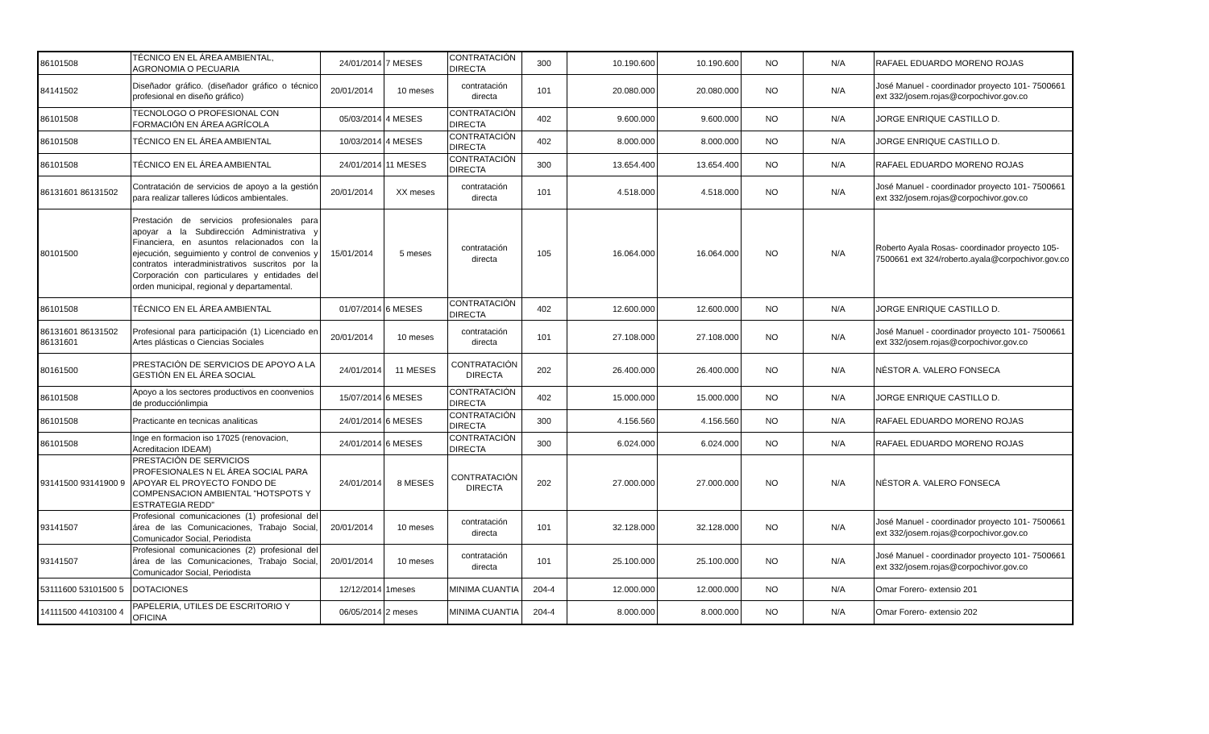| 86101508 | TÉCNICO EN EL ÁREA AMBIENTAL, AGRONOMIA O PECUARIA | 24/01/2014 | 7 MESES | CONTRATACIÓN DIRECTA | 300 | 10.190.600 | 10.190.600 | NO | N/A | RAFAEL EDUARDO MORENO ROJAS |
| 84141502 | Diseñador gráfico. (diseñador gráfico o técnico profesional en diseño gráfico) | 20/01/2014 | 10 meses | contratación directa | 101 | 20.080.000 | 20.080.000 | NO | N/A | José Manuel - coordinador proyecto 101- 7500661 ext 332/josem.rojas@corpochivor.gov.co |
| 86101508 | TECNOLOGO O PROFESIONAL CON FORMACIÓN EN ÁREA AGRÍCOLA | 05/03/2014 | 4 MESES | CONTRATACIÓN DIRECTA | 402 | 9.600.000 | 9.600.000 | NO | N/A | JORGE ENRIQUE CASTILLO D. |
| 86101508 | TÉCNICO EN EL ÁREA AMBIENTAL | 10/03/2014 | 4 MESES | CONTRATACIÓN DIRECTA | 402 | 8.000.000 | 8.000.000 | NO | N/A | JORGE ENRIQUE CASTILLO D. |
| 86101508 | TÉCNICO EN EL ÁREA AMBIENTAL | 24/01/2014 | 11 MESES | CONTRATACIÓN DIRECTA | 300 | 13.654.400 | 13.654.400 | NO | N/A | RAFAEL EDUARDO MORENO ROJAS |
| 86131601 86131502 | Contratación de servicios de apoyo a la gestión para realizar talleres lúdicos ambientales. | 20/01/2014 | XX meses | contratación directa | 101 | 4.518.000 | 4.518.000 | NO | N/A | José Manuel - coordinador proyecto 101- 7500661 ext 332/josem.rojas@corpochivor.gov.co |
| 80101500 | Prestación de servicios profesionales para apoyar a la Subdirección Administrativa y Financiera, en asuntos relacionados con la ejecución, seguimiento y control de convenios y contratos interadministrativos suscritos por la Corporación con particulares y entidades del orden municipal, regional y departamental. | 15/01/2014 | 5 meses | contratación directa | 105 | 16.064.000 | 16.064.000 | NO | N/A | Roberto Ayala Rosas- coordinador proyecto 105- 7500661 ext 324/roberto.ayala@corpochivor.gov.co |
| 86101508 | TÉCNICO EN EL ÁREA AMBIENTAL | 01/07/2014 | 6 MESES | CONTRATACIÓN DIRECTA | 402 | 12.600.000 | 12.600.000 | NO | N/A | JORGE ENRIQUE CASTILLO D. |
| 86131601 86131502 86131601 | Profesional para participación (1) Licenciado en Artes plásticas o Ciencias Sociales | 20/01/2014 | 10 meses | contratación directa | 101 | 27.108.000 | 27.108.000 | NO | N/A | José Manuel - coordinador proyecto 101- 7500661 ext 332/josem.rojas@corpochivor.gov.co |
| 80161500 | PRESTACIÓN DE SERVICIOS DE APOYO A LA GESTIÓN EN EL ÁREA SOCIAL | 24/01/2014 | 11 MESES | CONTRATACIÓN DIRECTA | 202 | 26.400.000 | 26.400.000 | NO | N/A | NÉSTOR A. VALERO FONSECA |
| 86101508 | Apoyo a los sectores productivos en coonvenios de producciónlimpia | 15/07/2014 | 6 MESES | CONTRATACIÓN DIRECTA | 402 | 15.000.000 | 15.000.000 | NO | N/A | JORGE ENRIQUE CASTILLO D. |
| 86101508 | Practicante en tecnicas analiticas | 24/01/2014 | 6 MESES | CONTRATACIÓN DIRECTA | 300 | 4.156.560 | 4.156.560 | NO | N/A | RAFAEL EDUARDO MORENO ROJAS |
| 86101508 | Inge en formacion iso 17025 (renovacion, Acreditacion IDEAM) | 24/01/2014 | 6 MESES | CONTRATACIÓN DIRECTA | 300 | 6.024.000 | 6.024.000 | NO | N/A | RAFAEL EDUARDO MORENO ROJAS |
| 93141500 93141900 9 | PRESTACIÓN DE SERVICIOS PROFESIONALES N EL ÁREA SOCIAL PARA APOYAR EL PROYECTO FONDO DE COMPENSACION AMBIENTAL "HOTSPOTS Y ESTRATEGIA REDD" | 24/01/2014 | 8 MESES | CONTRATACIÓN DIRECTA | 202 | 27.000.000 | 27.000.000 | NO | N/A | NÉSTOR A. VALERO FONSECA |
| 93141507 | Profesional comunicaciones (1) profesional del área de las Comunicaciones, Trabajo Social, Comunicador Social, Periodista | 20/01/2014 | 10 meses | contratación directa | 101 | 32.128.000 | 32.128.000 | NO | N/A | José Manuel - coordinador proyecto 101- 7500661 ext 332/josem.rojas@corpochivor.gov.co |
| 93141507 | Profesional comunicaciones (2) profesional del área de las Comunicaciones, Trabajo Social, Comunicador Social, Periodista | 20/01/2014 | 10 meses | contratación directa | 101 | 25.100.000 | 25.100.000 | NO | N/A | José Manuel - coordinador proyecto 101- 7500661 ext 332/josem.rojas@corpochivor.gov.co |
| 53111600 53101500 5 | DOTACIONES | 12/12/2014 | 1meses | MINIMA CUANTIA | 204-4 | 12.000.000 | 12.000.000 | NO | N/A | Omar Forero- extensio 201 |
| 14111500 44103100 4 | PAPELERIA, UTILES DE ESCRITORIO Y OFICINA | 06/05/2014 | 2 meses | MINIMA CUANTIA | 204-4 | 8.000.000 | 8.000.000 | NO | N/A | Omar Forero- extensio 202 |